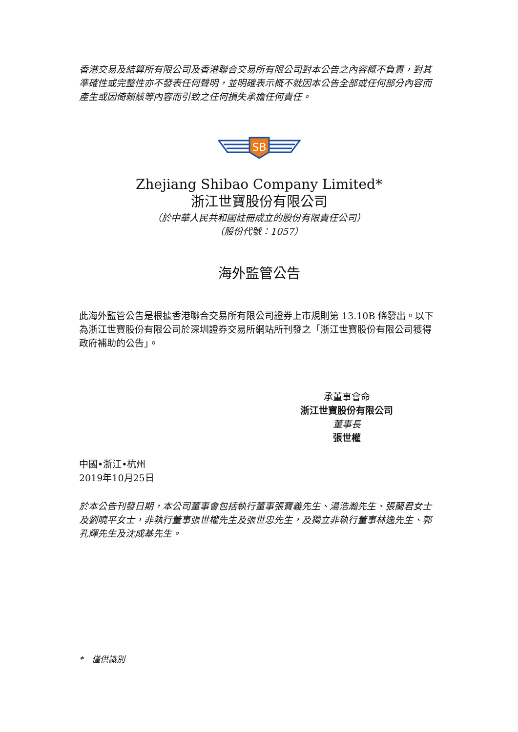香港交易及結算所有限公司及香港聯合交易所有限公司對本公告之內容概不負責，對其準確性或完整性亦不發表任何聲明，並明確表示概不就因本公告全部或任何部分內容而產生或因倚賴該等內容而引致之任何損失承擔任何責任。
SB
Zhejiang Shibao Company Limited*
浙江世寶股份有限公司
（於中華人民共和國註冊成立的股份有限責任公司）
（股份代號：1057）
海外監管公告
此海外監管公告是根據香港聯合交易所有限公司證券上市規則第 13.10B 條發出。以下為浙江世寶股份有限公司於深圳證券交易所網站所刊發之「浙江世寶股份有限公司獲得政府補助的公告」。
承董事會命
浙江世寶股份有限公司
董事長
張世權
中國•浙江•杭州
2019年10月25日
於本公告刊發日期，本公司董事會包括執行董事張寶義先生、湯浩瀚先生、張蘭君女士及劉曉平女士，非執行董事張世權先生及張世忠先生，及獨立非執行董事林逸先生、郭孔輝先生及沈成基先生。
*　僅供識別